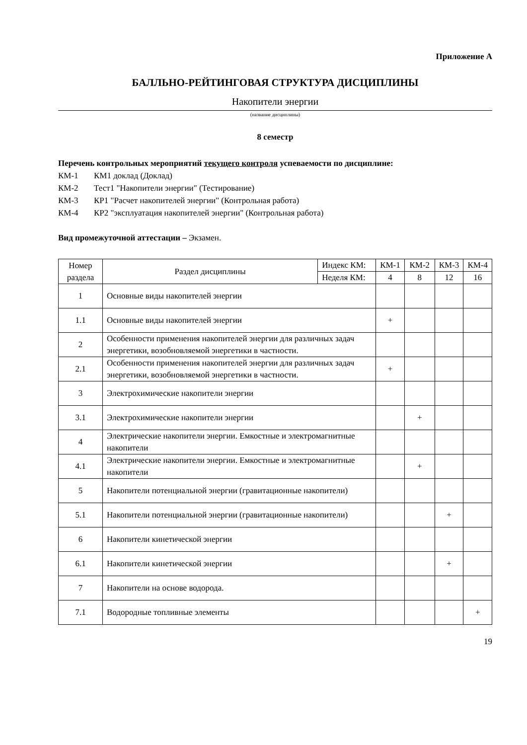Приложение А
БАЛЛЬНО-РЕЙТИНГОВАЯ СТРУКТУРА ДИСЦИПЛИНЫ
Накопители энергии
(название дисциплины)
8 семестр
Перечень контрольных мероприятий текущего контроля успеваемости по дисциплине:
КМ-1 КМ1 доклад (Доклад)
КМ-2 Тест1 "Накопители энергии" (Тестирование)
КМ-3 КР1 "Расчет накопителей энергии" (Контрольная работа)
КМ-4 КР2 "эксплуатация накопителей энергии" (Контрольная работа)
Вид промежуточной аттестации – Экзамен.
| Номер раздела | Раздел дисциплины | Индекс КМ: | КМ-1 | КМ-2 | КМ-3 | КМ-4 |
| --- | --- | --- | --- | --- | --- | --- |
| | | Неделя КМ: | 4 | 8 | 12 | 16 |
| 1 | Основные виды накопителей энергии | | | | | |
| 1.1 | Основные виды накопителей энергии | | + | | | |
| 2 | Особенности применения накопителей энергии для различных задач энергетики, возобновляемой энергетики в частности. | | | | | |
| 2.1 | Особенности применения накопителей энергии для различных задач энергетики, возобновляемой энергетики в частности. | | + | | | |
| 3 | Электрохимические накопители энергии | | | | | |
| 3.1 | Электрохимические накопители энергии | | | + | | |
| 4 | Электрические накопители энергии. Емкостные и электромагнитные накопители | | | | | |
| 4.1 | Электрические накопители энергии. Емкостные и электромагнитные накопители | | | + | | |
| 5 | Накопители потенциальной энергии (гравитационные накопители) | | | | | |
| 5.1 | Накопители потенциальной энергии (гравитационные накопители) | | | | + | |
| 6 | Накопители кинетической энергии | | | | | |
| 6.1 | Накопители кинетической энергии | | | | + | |
| 7 | Накопители на основе водорода. | | | | | |
| 7.1 | Водородные топливные элементы | | | | | + |
19